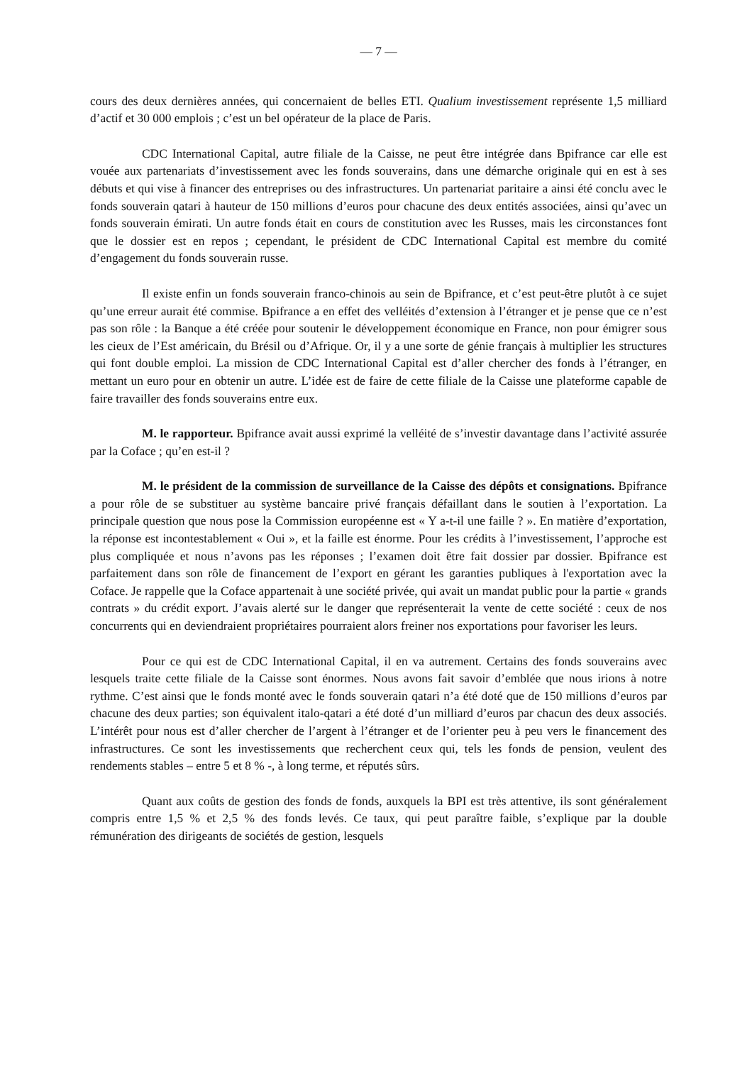— 7 —
cours des deux dernières années, qui concernaient de belles ETI. Qualium investissement représente 1,5 milliard d’actif et 30 000 emplois ; c’est un bel opérateur de la place de Paris.
CDC International Capital, autre filiale de la Caisse, ne peut être intégrée dans Bpifrance car elle est vouée aux partenariats d’investissement avec les fonds souverains, dans une démarche originale qui en est à ses débuts et qui vise à financer des entreprises ou des infrastructures. Un partenariat paritaire a ainsi été conclu avec le fonds souverain qatari à hauteur de 150 millions d’euros pour chacune des deux entités associées, ainsi qu’avec un fonds souverain émirati. Un autre fonds était en cours de constitution avec les Russes, mais les circonstances font que le dossier est en repos ; cependant, le président de CDC International Capital est membre du comité d’engagement du fonds souverain russe.
Il existe enfin un fonds souverain franco-chinois au sein de Bpifrance, et c’est peut-être plutôt à ce sujet qu’une erreur aurait été commise. Bpifrance a en effet des velléités d’extension à l’étranger et je pense que ce n’est pas son rôle : la Banque a été créée pour soutenir le développement économique en France, non pour émigrer sous les cieux de l’Est américain, du Brésil ou d’Afrique. Or, il y a une sorte de génie français à multiplier les structures qui font double emploi. La mission de CDC International Capital est d’aller chercher des fonds à l’étranger, en mettant un euro pour en obtenir un autre. L’idée est de faire de cette filiale de la Caisse une plateforme capable de faire travailler des fonds souverains entre eux.
M. le rapporteur. Bpifrance avait aussi exprimé la velléité de s’investir davantage dans l’activité assurée par la Coface ; qu’en est-il ?
M. le président de la commission de surveillance de la Caisse des dépôts et consignations. Bpifrance a pour rôle de se substituer au système bancaire privé français défaillant dans le soutien à l’exportation. La principale question que nous pose la Commission européenne est « Y a-t-il une faille ? ». En matière d’exportation, la réponse est incontestablement « Oui », et la faille est énorme. Pour les crédits à l’investissement, l’approche est plus compliquée et nous n’avons pas les réponses ; l’examen doit être fait dossier par dossier. Bpifrance est parfaitement dans son rôle de financement de l’export en gérant les garanties publiques à l'exportation avec la Coface. Je rappelle que la Coface appartenait à une société privée, qui avait un mandat public pour la partie « grands contrats » du crédit export. J’avais alerté sur le danger que représenterait la vente de cette société : ceux de nos concurrents qui en deviendraient propriétaires pourraient alors freiner nos exportations pour favoriser les leurs.
Pour ce qui est de CDC International Capital, il en va autrement. Certains des fonds souverains avec lesquels traite cette filiale de la Caisse sont énormes. Nous avons fait savoir d’emblée que nous irions à notre rythme. C’est ainsi que le fonds monté avec le fonds souverain qatari n’a été doté que de 150 millions d’euros par chacune des deux parties; son équivalent italo-qatari a été doté d’un milliard d’euros par chacun des deux associés. L’intérêt pour nous est d’aller chercher de l’argent à l’étranger et de l’orienter peu à peu vers le financement des infrastructures. Ce sont les investissements que recherchent ceux qui, tels les fonds de pension, veulent des rendements stables – entre 5 et 8 % -, à long terme, et réputés sûrs.
Quant aux coûts de gestion des fonds de fonds, auxquels la BPI est très attentive, ils sont généralement compris entre 1,5 % et 2,5 % des fonds levés. Ce taux, qui peut paraître faible, s’explique par la double rémunération des dirigeants de sociétés de gestion, lesquels